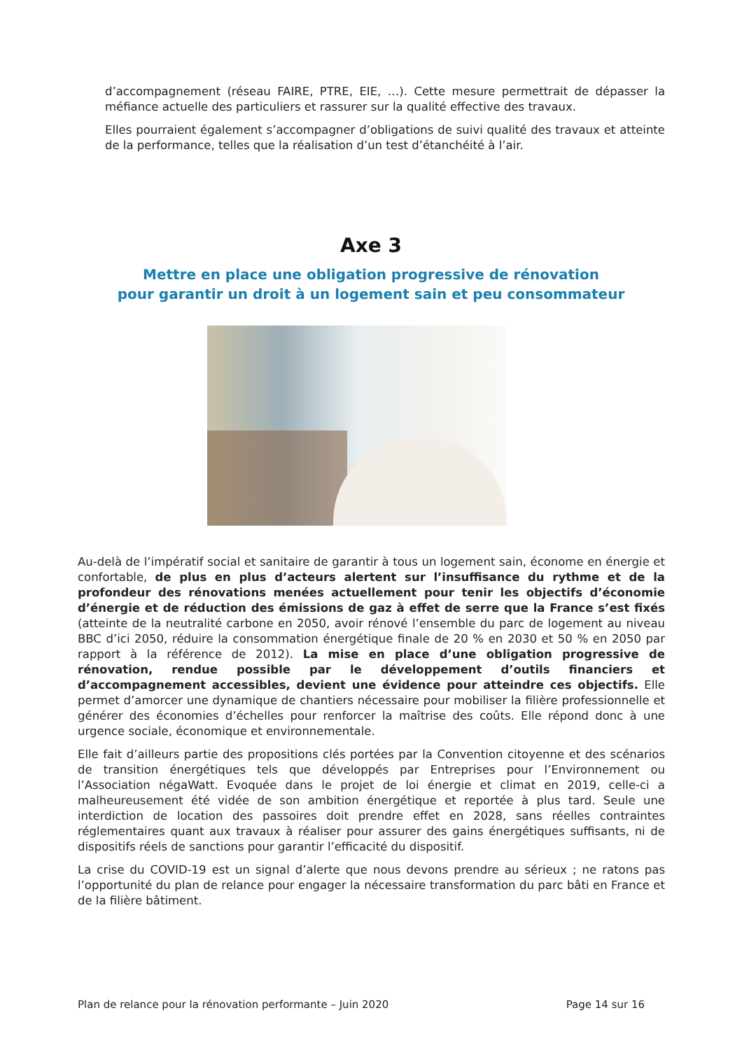d’accompagnement (réseau FAIRE, PTRE, EIE, …). Cette mesure permettrait de dépasser la méfiance actuelle des particuliers et rassurer sur la qualité effective des travaux.
Elles pourraient également s’accompagner d’obligations de suivi qualité des travaux et atteinte de la performance, telles que la réalisation d’un test d’étanchéité à l’air.
Axe 3
Mettre en place une obligation progressive de rénovation
pour garantir un droit à un logement sain et peu consommateur
Au-delà de l’impératif social et sanitaire de garantir à tous un logement sain, économe en énergie et confortable, de plus en plus d’acteurs alertent sur l’insuffisance du rythme et de la profondeur des rénovations menées actuellement pour tenir les objectifs d’économie d’énergie et de réduction des émissions de gaz à effet de serre que la France s’est fixés (atteinte de la neutralité carbone en 2050, avoir rénové l’ensemble du parc de logement au niveau BBC d’ici 2050, réduire la consommation énergétique finale de 20 % en 2030 et 50 % en 2050 par rapport à la référence de 2012). La mise en place d’une obligation progressive de rénovation, rendue possible par le développement d’outils financiers et d’accompagnement accessibles, devient une évidence pour atteindre ces objectifs. Elle permet d’amorcer une dynamique de chantiers nécessaire pour mobiliser la filière professionnelle et générer des économies d’échelles pour renforcer la maîtrise des coûts. Elle répond donc à une urgence sociale, économique et environnementale.
Elle fait d’ailleurs partie des propositions clés portées par la Convention citoyenne et des scénarios de transition énergétiques tels que développés par Entreprises pour l’Environnement ou l’Association négaWatt. Evoquée dans le projet de loi énergie et climat en 2019, celle-ci a malheureusement été vidée de son ambition énergétique et reportée à plus tard. Seule une interdiction de location des passoires doit prendre effet en 2028, sans réelles contraintes réglementaires quant aux travaux à réaliser pour assurer des gains énergétiques suffisants, ni de dispositifs réels de sanctions pour garantir l’efficacité du dispositif.
La crise du COVID-19 est un signal d’alerte que nous devons prendre au sérieux ; ne ratons pas l’opportunité du plan de relance pour engager la nécessaire transformation du parc bâti en France et de la filière bâtiment.
Plan de relance pour la rénovation performante – Juin 2020 Page 14 sur 16